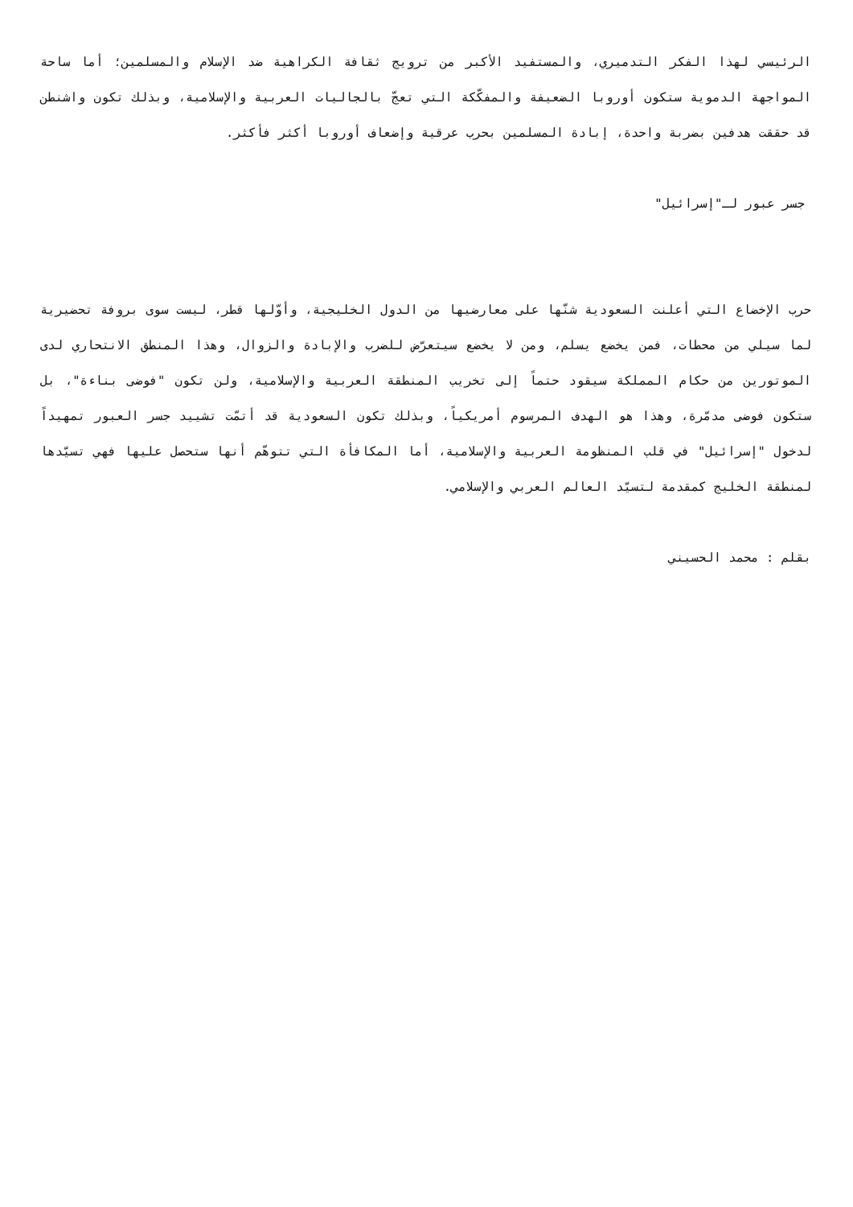الرئيسي لهذا الفكر التدميري، والمستفيد الأكبر من ترويج ثقافة الكراهية ضد الإسلام والمسلمين؛ أما ساحة المواجهة الدموية ستكون أوروبا الضعيفة والمفكّكة التي تعجّ بالجاليات العربية والإسلامية، وبذلك تكون واشنطن قد حققت هدفين بضربة واحدة، إبادة المسلمين بحرب عرقية وإضعاف أوروبا أكثر فأكثر.
جسر عبور لـ"إسرائيل"
حرب الإخضاع التي أعلنت السعودية شنّها على معارضيها من الدول الخليجية، وأوّلها قطر، ليست سوى بروفة تحضيرية لما سيلي من محطات، فمن يخضع يسلم، ومن لا يخضع سيتعرّض للضرب والإبادة والزوال، وهذا المنطق الانتحاري لدى الموتورين من حكام المملكة سيقود حتماً إلى تخريب المنطقة العربية والإسلامية، ولن تكون "فوضى بناءة"، بل ستكون فوضى مدمّرة، وهذا هو الهدف المرسوم أمريكياً، وبذلك تكون السعودية قد أتمّت تشييد جسر العبور تمهيداً لدخول "إسرائيل" في قلب المنظومة العربية والإسلامية، أما المكافأة التي تتوهّم أنها ستحصل عليها فهي تسيّدها لمنطقة الخليج كمقدمة لتسيّد العالم العربي والإسلامي.
بقلم : محمد الحسيني